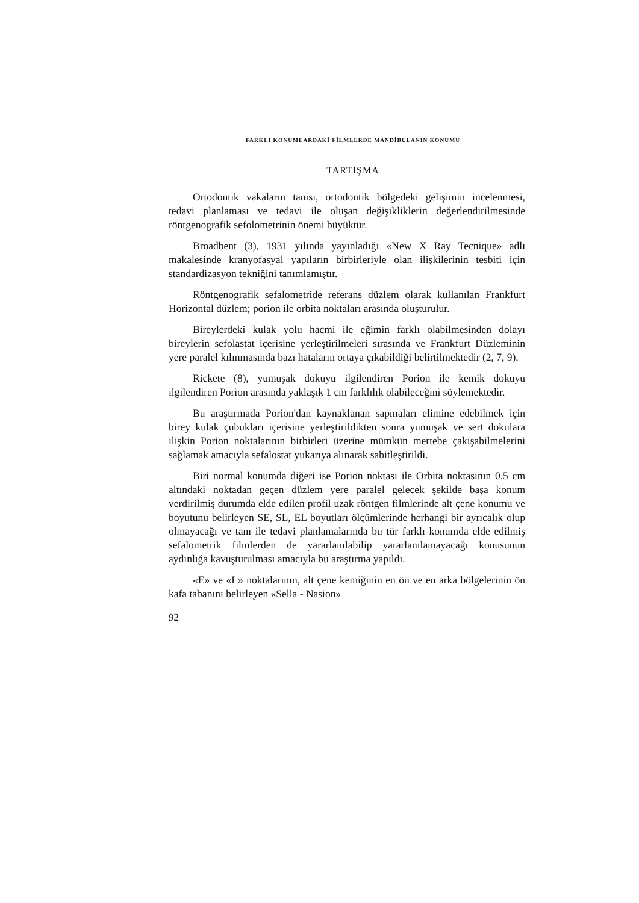FARKLI KONUMLARDAKİ FİLMLERDE MANDİBULANIN KONUMU
TARTIŞMA
Ortodontik vakaların tanısı, ortodontik bölgedeki gelişimin incelenmesi, tedavi planlaması ve tedavi ile oluşan değişiklikle­rin değerlendirilmesinde röntgenografik sefolometrinin önemi büyüktür.
Broadbent (3), 1931 yılında yayınladığı «New X Ray Tec­nique» adlı makalesinde kranyofasyal yapıların birbirleriyle olan ilişkilerinin tesbiti için standardizasyon tekniğini tanımla­mıştır.
Röntgenografik sefalometride referans düzlem olarak kul­lanılan Frankfurt Horizontal düzlem; porion ile orbita noktala­rı arasında oluşturulur.
Bireylerdeki kulak yolu hacmi ile eğimin farklı olabilmesin­den dolayı bireylerin sefolastat içerisine yerleştirilmeleri sıra­sında ve Frankfurt Düzleminin yere paralel kılınmasında bazı hataların ortaya çıkabildiği belirtilmektedir (2, 7, 9).
Rickete (8), yumuşak dokuyu ilgilendiren Porion ile kemik dokuyu ilgilendiren Porion arasında yaklaşık 1 cm farklılık ola­bileceğini söylemektedir.
Bu araştırmada Porion'dan kaynaklanan sapmaları elimine edebilmek için birey kulak çubukları içerisine yerleştirildikten sonra yumuşak ve sert dokulara ilişkin Porion noktalarının bir­birleri üzerine mümkün mertebe çakışabilmelerini sağlamak amacıyla sefalostat yukarıya alınarak sabitleştirildi.
Biri normal konumda diğeri ise Porion noktası ile Orbita noktasının 0.5 cm altındaki noktadan geçen düzlem yere para­lel gelecek şekilde başa konum verdirilmiş durumda elde edilen profil uzak röntgen filmlerinde alt çene konumu ve boyutunu belirleyen SE, SL, EL boyutları ölçümlerinde herhangi bir ayrı­calık olup olmayacağı ve tanı ile tedavi planlamalarında bu tür farklı konumda elde edilmiş sefalometrik filmlerden de yarar­lanılabilip yararlanılamayacağı konusunun aydınlığa kavuştu­rulması amacıyla bu araştırma yapıldı.
«E» ve «L» noktalarının, alt çene kemiğinin en ön ve en ar­ka bölgelerinin ön kafa tabanını belirleyen «Sella - Nasion»
92